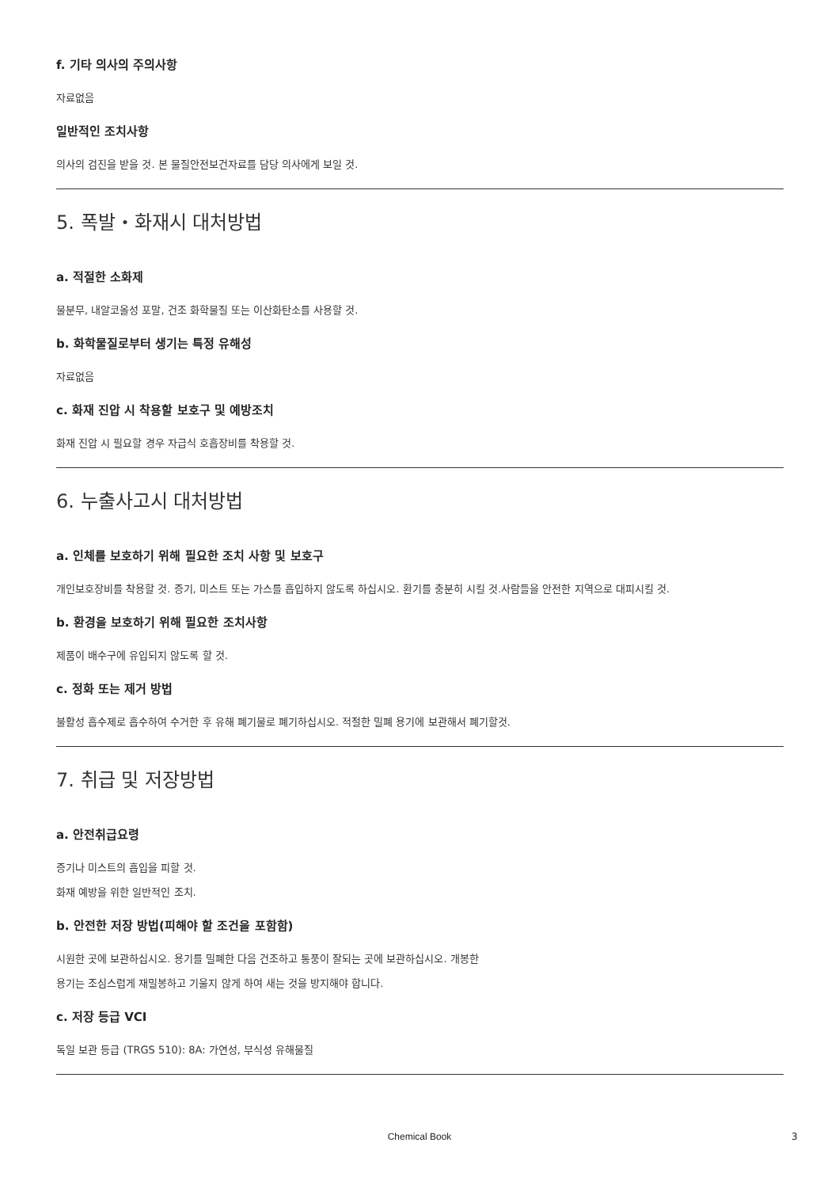f. 기타 의사의 주의사항
자료없음
일반적인 조치사항
의사의 검진을 받을 것. 본 물질안전보건자료를 담당 의사에게 보일 것.
5. 폭발・화재시 대처방법
a. 적절한 소화제
물분무, 내알코올성 포말, 건조 화학물질 또는 이산화탄소를 사용할 것.
b. 화학물질로부터 생기는 특정 유해성
자료없음
c. 화재 진압 시 착용할 보호구 및 예방조치
화재 진압 시 필요할 경우 자급식 호흡장비를 착용할 것.
6. 누출사고시 대처방법
a. 인체를 보호하기 위해 필요한 조치 사항 및 보호구
개인보호장비를 착용할 것. 증기, 미스트 또는 가스를 흡입하지 않도록 하십시오. 환기를 충분히 시킬 것.사람들을 안전한 지역으로 대피시킬 것.
b. 환경을 보호하기 위해 필요한 조치사항
제품이 배수구에 유입되지 않도록 할 것.
c. 정화 또는 제거 방법
불활성 흡수제로 흡수하여 수거한 후 유해 폐기물로 폐기하십시오. 적절한 밀폐 용기에 보관해서 폐기할것.
7. 취급 및 저장방법
a. 안전취급요령
증기나 미스트의 흡입을 피할 것.
화재 예방을 위한 일반적인 조치.
b. 안전한 저장 방법(피해야 할 조건을 포함함)
시원한 곳에 보관하십시오. 용기를 밀폐한 다음 건조하고 통풍이 잘되는 곳에 보관하십시오. 개봉한
용기는 조심스럽게 재밀봉하고 기울지 않게 하여 새는 것을 방지해야 합니다.
c. 저장 등급 VCI
독일 보관 등급 (TRGS 510): 8A: 가연성, 부식성 유해물질
Chemical Book 3